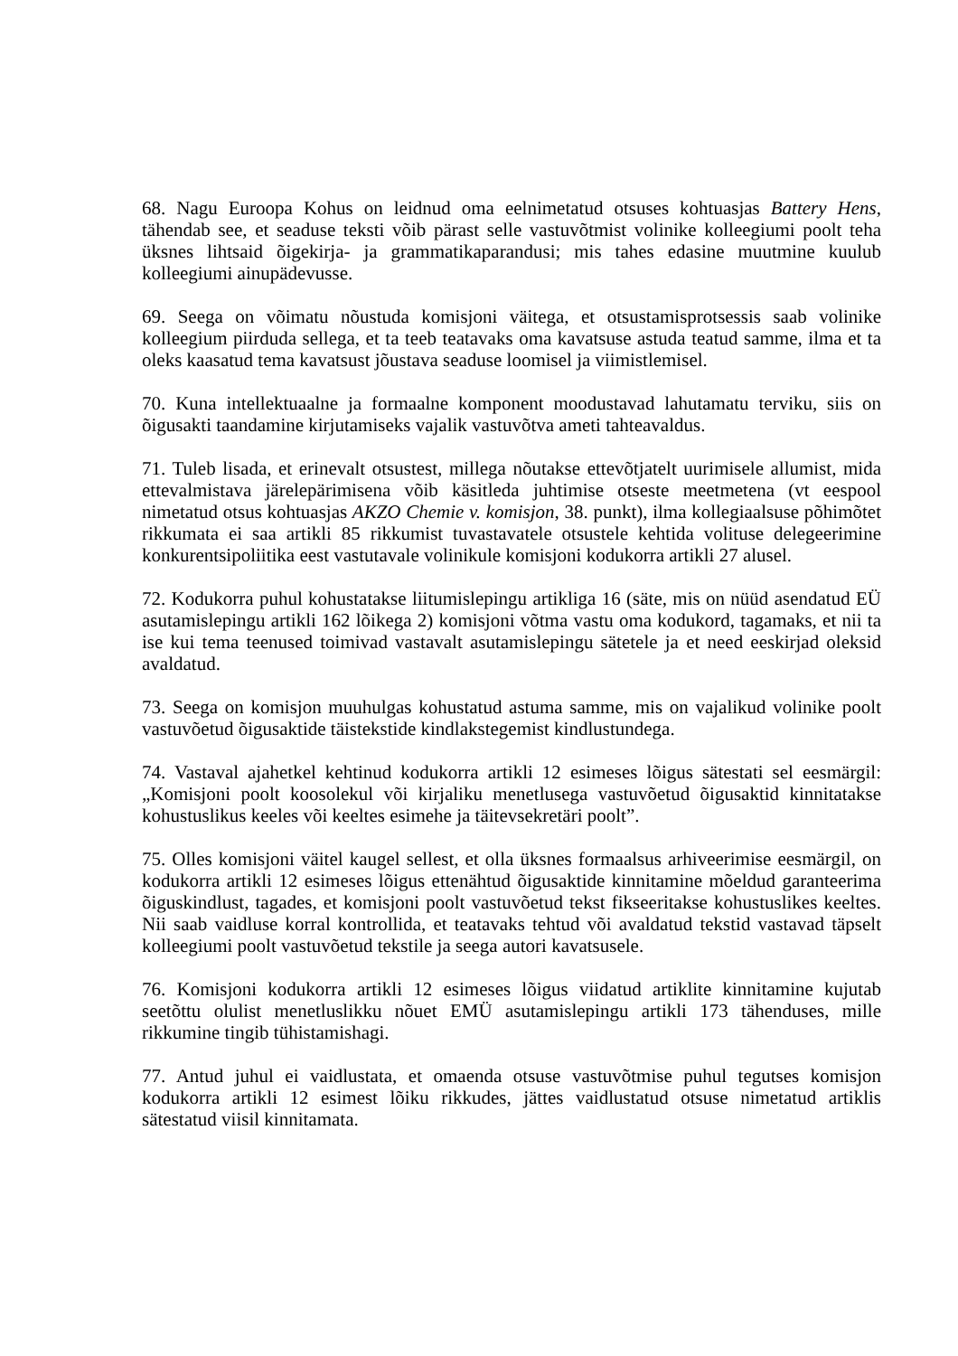68. Nagu Euroopa Kohus on leidnud oma eelnimetatud otsuses kohtuasjas Battery Hens, tähendab see, et seaduse teksti võib pärast selle vastuvõtmist volinike kolleegiumi poolt teha üksnes lihtsaid õigekirja- ja grammatikaparandusi; mis tahes edasine muutmine kuulub kolleegiumi ainupädevusse.
69. Seega on võimatu nõustuda komisjoni väitega, et otsustamisprotsessis saab volinike kolleegium piirduda sellega, et ta teeb teatavaks oma kavatsuse astuda teatud samme, ilma et ta oleks kaasatud tema kavatsust jõustava seaduse loomisel ja viimistlemisel.
70. Kuna intellektuaalne ja formaalne komponent moodustavad lahutamatu terviku, siis on õigusakti taandamine kirjutamiseks vajalik vastuvõtva ameti tahteavaldus.
71. Tuleb lisada, et erinevalt otsustest, millega nõutakse ettevõtjatelt uurimisele allumist, mida ettevalmistava järelepärimisena võib käsitleda juhtimise otseste meetmetena (vt eespool nimetatud otsus kohtuasjas AKZO Chemie v. komisjon, 38. punkt), ilma kollegiaalsuse põhimõtet rikkumata ei saa artikli 85 rikkumist tuvastavatele otsustele kehtida volituse delegeerimine konkurentsipoliitika eest vastutavale volinikule komisjoni kodukorra artikli 27 alusel.
72. Kodukorra puhul kohustatakse liitumislepingu artikliga 16 (säte, mis on nüüd asendatud EÜ asutamislepingu artikli 162 lõikega 2) komisjoni võtma vastu oma kodukord, tagamaks, et nii ta ise kui tema teenused toimivad vastavalt asutamislepingu sätetele ja et need eeskirjad oleksid avaldatud.
73. Seega on komisjon muuhulgas kohustatud astuma samme, mis on vajalikud volinike poolt vastuvõetud õigusaktide täistekstide kindlakstegemist kindlustundega.
74. Vastaval ajahetkel kehtinud kodukorra artikli 12 esimeses lõigus sätestati sel eesmärgil: „Komisjoni poolt koosolekul või kirjaliku menetlusega vastuvõetud õigusaktid kinnitatakse kohustuslikus keeles või keeltes esimehe ja täitevsekretäri poolt”.
75. Olles komisjoni väitel kaugel sellest, et olla üksnes formaalsus arhiveerimise eesmärgil, on kodukorra artikli 12 esimeses lõigus ettenähtud õigusaktide kinnitamine mõeldud garanteerima õiguskindlust, tagades, et komisjoni poolt vastuvõetud tekst fikseeritakse kohustuslikes keeltes. Nii saab vaidluse korral kontrollida, et teatavaks tehtud või avaldatud tekstid vastavad täpselt kolleegiumi poolt vastuvõetud tekstile ja seega autori kavatsusele.
76. Komisjoni kodukorra artikli 12 esimeses lõigus viidatud artiklite kinnitamine kujutab seetõttu olulist menetluslikku nõuet EMÜ asutamislepingu artikli 173 tähenduses, mille rikkumine tingib tühistamishagi.
77. Antud juhul ei vaidlustata, et omaenda otsuse vastuvõtmise puhul tegutses komisjon kodukorra artikli 12 esimest lõiku rikkudes, jättes vaidlustatud otsuse nimetatud artiklis sätestatud viisil kinnitamata.